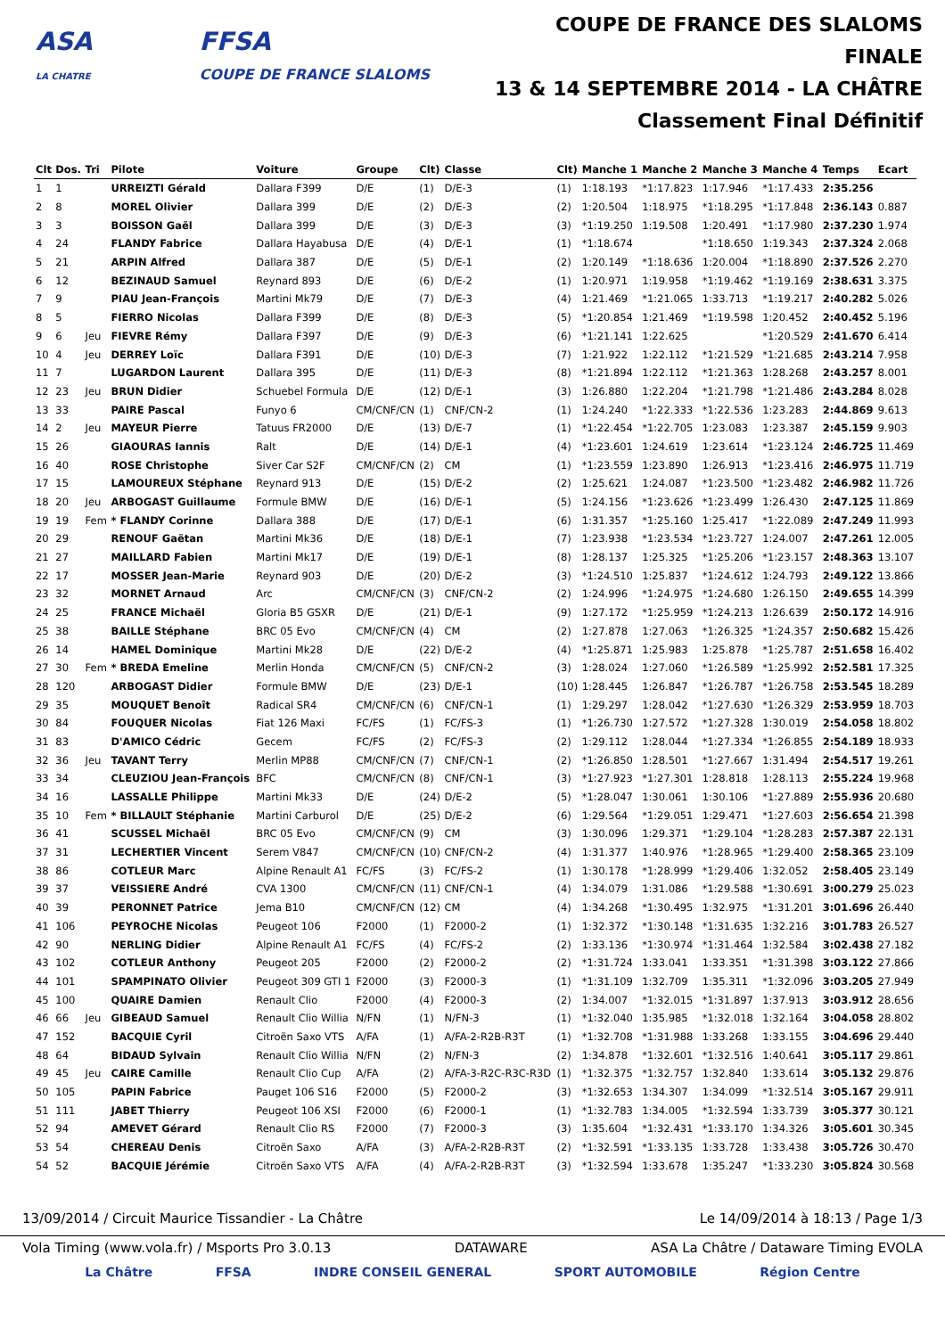ASA
LA CHATRE
FFSA
COUPE DE FRANCE SLALOMS
COUPE DE FRANCE DES SLALOMS
FINALE
13 & 14 SEPTEMBRE 2014 - LA CHÂTRE
Classement Final Définitif
| Clt | Dos. | Tri | Pilote | Voiture | Groupe | Clt) | Classe | Clt) | Manche 1 | Manche 2 | Manche 3 | Manche 4 | Temps | Ecart |
| --- | --- | --- | --- | --- | --- | --- | --- | --- | --- | --- | --- | --- | --- | --- |
| 1 | 1 | | URREIZTI Gérald | Dallara F399 | D/E | (1) | D/E-3 | (1) | 1:18.193 | *1:17.823 | 1:17.946 | *1:17.433 | 2:35.256 | |
| 2 | 8 | | MOREL Olivier | Dallara 399 | D/E | (2) | D/E-3 | (2) | 1:20.504 | 1:18.975 | *1:18.295 | *1:17.848 | 2:36.143 | 0.887 |
| 3 | 3 | | BOISSON Gaël | Dallara 399 | D/E | (3) | D/E-3 | (3) | *1:19.250 | 1:19.508 | 1:20.491 | *1:17.980 | 2:37.230 | 1.974 |
| 4 | 24 | | FLANDY Fabrice | Dallara Hayabusa | D/E | (4) | D/E-1 | (1) | *1:18.674 | | *1:18.650 | 1:19.343 | 2:37.324 | 2.068 |
| 5 | 21 | | ARPIN Alfred | Dallara 387 | D/E | (5) | D/E-1 | (2) | 1:20.149 | *1:18.636 | 1:20.004 | *1:18.890 | 2:37.526 | 2.270 |
| 6 | 12 | | BEZINAUD Samuel | Reynard 893 | D/E | (6) | D/E-2 | (1) | 1:20.971 | 1:19.958 | *1:19.462 | *1:19.169 | 2:38.631 | 3.375 |
| 7 | 9 | | PIAU Jean-François | Martini Mk79 | D/E | (7) | D/E-3 | (4) | 1:21.469 | *1:21.065 | 1:33.713 | *1:19.217 | 2:40.282 | 5.026 |
| 8 | 5 | | FIERRO Nicolas | Dallara F399 | D/E | (8) | D/E-3 | (5) | *1:20.854 | 1:21.469 | *1:19.598 | 1:20.452 | 2:40.452 | 5.196 |
| 9 | 6 | Jeu | FIEVRE Rémy | Dallara F397 | D/E | (9) | D/E-3 | (6) | *1:21.141 | 1:22.625 | | *1:20.529 | 2:41.670 | 6.414 |
| 10 | 4 | Jeu | DERREY Loïc | Dallara F391 | D/E | (10) | D/E-3 | (7) | 1:21.922 | 1:22.112 | *1:21.529 | *1:21.685 | 2:43.214 | 7.958 |
| 11 | 7 | | LUGARDON Laurent | Dallara 395 | D/E | (11) | D/E-3 | (8) | *1:21.894 | 1:22.112 | *1:21.363 | 1:28.268 | 2:43.257 | 8.001 |
| 12 | 23 | Jeu | BRUN Didier | Schuebel Formula | D/E | (12) | D/E-1 | (3) | 1:26.880 | 1:22.204 | *1:21.798 | *1:21.486 | 2:43.284 | 8.028 |
| 13 | 33 | | PAIRE Pascal | Funyo 6 | CM/CNF/CN | (1) | CNF/CN-2 | (1) | 1:24.240 | *1:22.333 | *1:22.536 | 1:23.283 | 2:44.869 | 9.613 |
| 14 | 2 | Jeu | MAYEUR Pierre | Tatuus FR2000 | D/E | (13) | D/E-7 | (1) | *1:22.454 | *1:22.705 | 1:23.083 | 1:23.387 | 2:45.159 | 9.903 |
| 15 | 26 | | GIAOURAS Iannis | Ralt | D/E | (14) | D/E-1 | (4) | *1:23.601 | 1:24.619 | 1:23.614 | *1:23.124 | 2:46.725 | 11.469 |
| 16 | 40 | | ROSE Christophe | Siver Car S2F | CM/CNF/CN | (2) | CM | (1) | *1:23.559 | 1:23.890 | 1:26.913 | *1:23.416 | 2:46.975 | 11.719 |
| 17 | 15 | | LAMOUREUX Stéphane | Reynard 913 | D/E | (15) | D/E-2 | (2) | 1:25.621 | 1:24.087 | *1:23.500 | *1:23.482 | 2:46.982 | 11.726 |
| 18 | 20 | Jeu | ARBOGAST Guillaume | Formule BMW | D/E | (16) | D/E-1 | (5) | 1:24.156 | *1:23.626 | *1:23.499 | 1:26.430 | 2:47.125 | 11.869 |
| 19 | 19 | Fem | * FLANDY Corinne | Dallara 388 | D/E | (17) | D/E-1 | (6) | 1:31.357 | *1:25.160 | 1:25.417 | *1:22.089 | 2:47.249 | 11.993 |
| 20 | 29 | | RENOUF Gaëtan | Martini Mk36 | D/E | (18) | D/E-1 | (7) | 1:23.938 | *1:23.534 | *1:23.727 | 1:24.007 | 2:47.261 | 12.005 |
| 21 | 27 | | MAILLARD Fabien | Martini Mk17 | D/E | (19) | D/E-1 | (8) | 1:28.137 | 1:25.325 | *1:25.206 | *1:23.157 | 2:48.363 | 13.107 |
| 22 | 17 | | MOSSER Jean-Marie | Reynard 903 | D/E | (20) | D/E-2 | (3) | *1:24.510 | 1:25.837 | *1:24.612 | 1:24.793 | 2:49.122 | 13.866 |
| 23 | 32 | | MORNET Arnaud | Arc | CM/CNF/CN | (3) | CNF/CN-2 | (2) | 1:24.996 | *1:24.975 | *1:24.680 | 1:26.150 | 2:49.655 | 14.399 |
| 24 | 25 | | FRANCE Michaël | Gloria B5 GSXR | D/E | (21) | D/E-1 | (9) | 1:27.172 | *1:25.959 | *1:24.213 | 1:26.639 | 2:50.172 | 14.916 |
| 25 | 38 | | BAILLE Stéphane | BRC 05 Evo | CM/CNF/CN | (4) | CM | (2) | 1:27.878 | 1:27.063 | *1:26.325 | *1:24.357 | 2:50.682 | 15.426 |
| 26 | 14 | | HAMEL Dominique | Martini Mk28 | D/E | (22) | D/E-2 | (4) | *1:25.871 | 1:25.983 | 1:25.878 | *1:25.787 | 2:51.658 | 16.402 |
| 27 | 30 | Fem | * BREDA Emeline | Merlin Honda | CM/CNF/CN | (5) | CNF/CN-2 | (3) | 1:28.024 | 1:27.060 | *1:26.589 | *1:25.992 | 2:52.581 | 17.325 |
| 28 | 120 | | ARBOGAST Didier | Formule BMW | D/E | (23) | D/E-1 | (10) | 1:28.445 | 1:26.847 | *1:26.787 | *1:26.758 | 2:53.545 | 18.289 |
| 29 | 35 | | MOUQUET Benoît | Radical SR4 | CM/CNF/CN | (6) | CNF/CN-1 | (1) | 1:29.297 | 1:28.042 | *1:27.630 | *1:26.329 | 2:53.959 | 18.703 |
| 30 | 84 | | FOUQUER Nicolas | Fiat 126 Maxi | FC/FS | (1) | FC/FS-3 | (1) | *1:26.730 | 1:27.572 | *1:27.328 | 1:30.019 | 2:54.058 | 18.802 |
| 31 | 83 | | D'AMICO Cédric | Gecem | FC/FS | (2) | FC/FS-3 | (2) | 1:29.112 | 1:28.044 | *1:27.334 | *1:26.855 | 2:54.189 | 18.933 |
| 32 | 36 | Jeu | TAVANT Terry | Merlin MP88 | CM/CNF/CN | (7) | CNF/CN-1 | (2) | *1:26.850 | 1:28.501 | *1:27.667 | 1:31.494 | 2:54.517 | 19.261 |
| 33 | 34 | | CLEUZIOU Jean-François | BFC | CM/CNF/CN | (8) | CNF/CN-1 | (3) | *1:27.923 | *1:27.301 | 1:28.818 | 1:28.113 | 2:55.224 | 19.968 |
| 34 | 16 | | LASSALLE Philippe | Martini Mk33 | D/E | (24) | D/E-2 | (5) | *1:28.047 | 1:30.061 | 1:30.106 | *1:27.889 | 2:55.936 | 20.680 |
| 35 | 10 | Fem | * BILLAULT Stéphanie | Martini Carburol | D/E | (25) | D/E-2 | (6) | 1:29.564 | *1:29.051 | 1:29.471 | *1:27.603 | 2:56.654 | 21.398 |
| 36 | 41 | | SCUSSEL Michaël | BRC 05 Evo | CM/CNF/CN | (9) | CM | (3) | 1:30.096 | 1:29.371 | *1:29.104 | *1:28.283 | 2:57.387 | 22.131 |
| 37 | 31 | | LECHERTIER Vincent | Serem V847 | CM/CNF/CN | (10) | CNF/CN-2 | (4) | 1:31.377 | 1:40.976 | *1:28.965 | *1:29.400 | 2:58.365 | 23.109 |
| 38 | 86 | | COTLEUR Marc | Alpine Renault A1 | FC/FS | (3) | FC/FS-2 | (1) | 1:30.178 | *1:28.999 | *1:29.406 | 1:32.052 | 2:58.405 | 23.149 |
| 39 | 37 | | VEISSIERE André | CVA 1300 | CM/CNF/CN | (11) | CNF/CN-1 | (4) | 1:34.079 | 1:31.086 | *1:29.588 | *1:30.691 | 3:00.279 | 25.023 |
| 40 | 39 | | PERONNET Patrice | Jema B10 | CM/CNF/CN | (12) | CM | (4) | 1:34.268 | *1:30.495 | 1:32.975 | *1:31.201 | 3:01.696 | 26.440 |
| 41 | 106 | | PEYROCHE Nicolas | Peugeot 106 | F2000 | (1) | F2000-2 | (1) | 1:32.372 | *1:30.148 | *1:31.635 | 1:32.216 | 3:01.783 | 26.527 |
| 42 | 90 | | NERLING Didier | Alpine Renault A1 | FC/FS | (4) | FC/FS-2 | (2) | 1:33.136 | *1:30.974 | *1:31.464 | 1:32.584 | 3:02.438 | 27.182 |
| 43 | 102 | | COTLEUR Anthony | Peugeot 205 | F2000 | (2) | F2000-2 | (2) | *1:31.724 | 1:33.041 | 1:33.351 | *1:31.398 | 3:03.122 | 27.866 |
| 44 | 101 | | SPAMPINATO Olivier | Peugeot 309 GTI 1 | F2000 | (3) | F2000-3 | (1) | *1:31.109 | 1:32.709 | 1:35.311 | *1:32.096 | 3:03.205 | 27.949 |
| 45 | 100 | | QUAIRE Damien | Renault Clio | F2000 | (4) | F2000-3 | (2) | 1:34.007 | *1:32.015 | *1:31.897 | 1:37.913 | 3:03.912 | 28.656 |
| 46 | 66 | Jeu | GIBEAUD Samuel | Renault Clio Willia | N/FN | (1) | N/FN-3 | (1) | *1:32.040 | 1:35.985 | *1:32.018 | 1:32.164 | 3:04.058 | 28.802 |
| 47 | 152 | | BACQUIE Cyril | Citroën Saxo VTS | A/FA | (1) | A/FA-2-R2B-R3T | (1) | *1:32.708 | *1:31.988 | 1:33.268 | 1:33.155 | 3:04.696 | 29.440 |
| 48 | 64 | | BIDAUD Sylvain | Renault Clio Willia | N/FN | (2) | N/FN-3 | (2) | 1:34.878 | *1:32.601 | *1:32.516 | 1:40.641 | 3:05.117 | 29.861 |
| 49 | 45 | Jeu | CAIRE Camille | Renault Clio Cup | A/FA | (2) | A/FA-3-R2C-R3C-R3D | (1) | *1:32.375 | *1:32.757 | 1:32.840 | 1:33.614 | 3:05.132 | 29.876 |
| 50 | 105 | | PAPIN Fabrice | Pauget 106 S16 | F2000 | (5) | F2000-2 | (3) | *1:32.653 | 1:34.307 | 1:34.099 | *1:32.514 | 3:05.167 | 29.911 |
| 51 | 111 | | JABET Thierry | Peugeot 106 XSI | F2000 | (6) | F2000-1 | (1) | *1:32.783 | 1:34.005 | *1:32.594 | 1:33.739 | 3:05.377 | 30.121 |
| 52 | 94 | | AMEVET Gérard | Renault Clio RS | F2000 | (7) | F2000-3 | (3) | 1:35.604 | *1:32.431 | *1:33.170 | 1:34.326 | 3:05.601 | 30.345 |
| 53 | 54 | | CHEREAU Denis | Citroën Saxo | A/FA | (3) | A/FA-2-R2B-R3T | (2) | *1:32.591 | *1:33.135 | 1:33.728 | 1:33.438 | 3:05.726 | 30.470 |
| 54 | 52 | | BACQUIE Jérémie | Citroën Saxo VTS | A/FA | (4) | A/FA-2-R2B-R3T | (3) | *1:32.594 | 1:33.678 | 1:35.247 | *1:33.230 | 3:05.824 | 30.568 |
13/09/2014 / Circuit Maurice Tissandier - La Châtre Le 14/09/2014 à 18:13 / Page 1/3
Vola Timing (www.vola.fr) / Msports Pro 3.0.13 DATAWARE ASA La Châtre / Dataware Timing EVOLA
La Châtre FFSA INDRE CONSEIL GENERAL SPORT AUTOMOBILE Région Centre